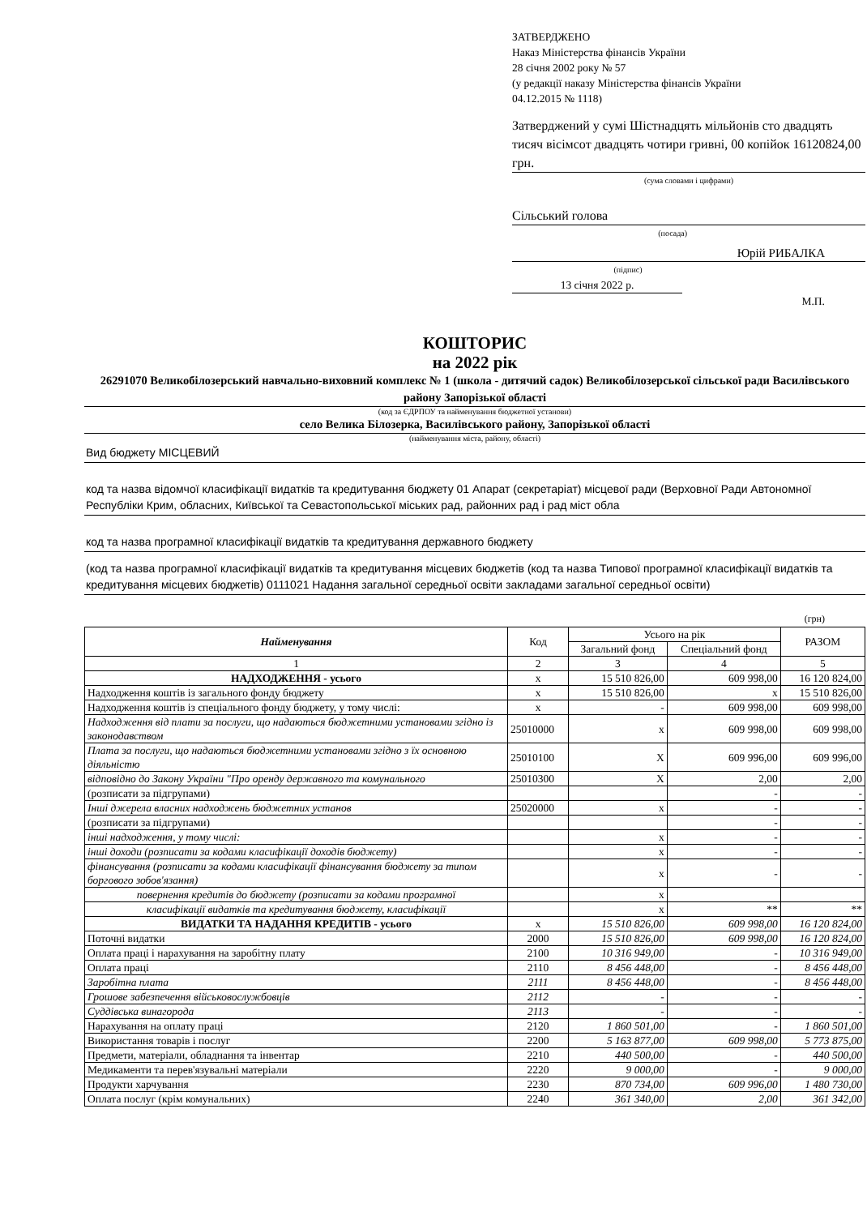ЗАТВЕРДЖЕНО
Наказ Міністерства фінансів України
28 січня 2002 року № 57
(у редакції наказу Міністерства фінансів України
04.12.2015 № 1118)
Затверджений у сумі Шістнадцять мільйонів сто двадцять тисяч вісімсот двадцять чотири гривні, 00 копійок 16120824,00 грн.
(сума словами і цифрами)
Сільський голова
(посада)
Юрій РИБАЛКА
(підпис)
13 січня 2022 р.
М.П.
КОШТОРИС
на 2022 рік
26291070 Великобілозерський навчально-виховний комплекс № 1 (школа - дитячий садок) Великобілозерської сільської ради Василівського району Запорізької області
(код за ЄДРПОУ та найменування бюджетної установи)
село Велика Білозерка, Василівського району, Запорізької області
(найменування міста, району, області)
Вид бюджету МІСЦЕВИЙ
код та назва відомчої класифікації видатків та кредитування бюджету 01 Апарат (секретаріат) місцевої ради (Верховної Ради Автономної Республіки Крим, обласних, Київської та Севастопольської міських рад, районних рад і рад міст обла
код та назва програмної класифікації видатків та кредитування державного бюджету
(код та назва програмної класифікації видатків та кредитування місцевих бюджетів (код та назва Типової програмної класифікації видатків та кредитування місцевих бюджетів) 0111021 Надання загальної середньої освіти закладами загальної середньої освіти)
(грн)
| Найменування | Код | Усього на рік | | РАЗОМ |
| --- | --- | --- | --- | --- |
| | | Загальний фонд | Спеціальний фонд | |
| 1 | 2 | 3 | 4 | 5 |
| НАДХОДЖЕННЯ - усього | х | 15 510 826,00 | 609 998,00 | 16 120 824,00 |
| Надходження коштів із загального фонду бюджету | х | 15 510 826,00 | х | 15 510 826,00 |
| Надходження коштів із спеціального фонду бюджету, у тому числі: | х | - | 609 998,00 | 609 998,00 |
| Надходження від плати за послуги, що надаються бюджетними установами згідно із законодавством | 25010000 | х | 609 998,00 | 609 998,00 |
| Плата за послуги, що надаються бюджетними установами згідно з їх основною діяльністю | 25010100 | Х | 609 996,00 | 609 996,00 |
| відповідно до Закону України "Про оренду державного та комунального | 25010300 | Х | 2,00 | 2,00 |
| (розписати за підгрупами) | | | - | - |
| Інші джерела власних надходжень бюджетних установ | 25020000 | х | - | - |
| (розписати за підгрупами) | | | - | - |
| інші надходження, у тому числі: | | х | - | - |
| інші доходи (розписати за кодами класифікації доходів бюджету) | | х | - | - |
| фінансування (розписати за кодами класифікації фінансування бюджету за типом боргового зобов'язання) | | х | - | - |
| повернення кредитів до бюджету (розписати за кодами програмної | | х | | |
| класифікації видатків та кредитування бюджету, класифікації | | х | ** | ** |
| ВИДАТКИ ТА НАДАННЯ КРЕДИТІВ - усього | х | 15 510 826,00 | 609 998,00 | 16 120 824,00 |
| Поточні видатки | 2000 | 15 510 826,00 | 609 998,00 | 16 120 824,00 |
| Оплата праці і нарахування на заробітну плату | 2100 | 10 316 949,00 | - | 10 316 949,00 |
| Оплата праці | 2110 | 8 456 448,00 | - | 8 456 448,00 |
| Заробітна плата | 2111 | 8 456 448,00 | - | 8 456 448,00 |
| Грошове забезпечення військовослужбовців | 2112 | - | - | - |
| Суддівська винагорода | 2113 | - | - | - |
| Нарахування на оплату праці | 2120 | 1 860 501,00 | - | 1 860 501,00 |
| Використання товарів і послуг | 2200 | 5 163 877,00 | 609 998,00 | 5 773 875,00 |
| Предмети, матеріали, обладнання та інвентар | 2210 | 440 500,00 | - | 440 500,00 |
| Медикаменти та перев'язувальні матеріали | 2220 | 9 000,00 | - | 9 000,00 |
| Продукти харчування | 2230 | 870 734,00 | 609 996,00 | 1 480 730,00 |
| Оплата послуг (крім комунальних) | 2240 | 361 340,00 | 2,00 | 361 342,00 |